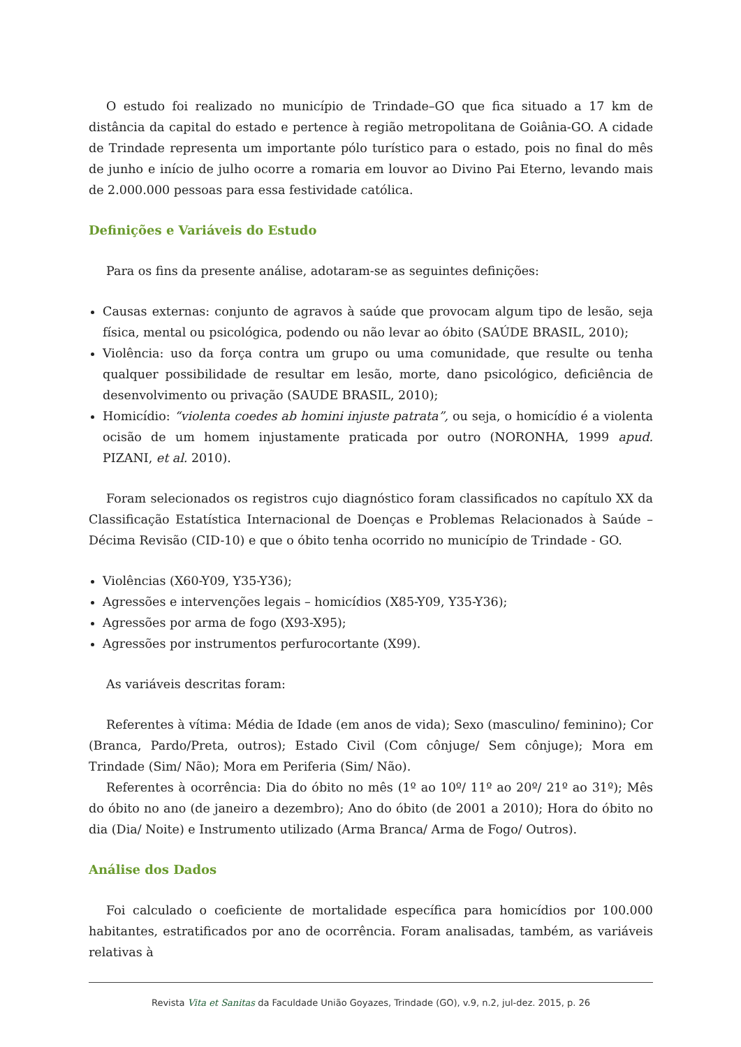O estudo foi realizado no município de Trindade–GO que fica situado a 17 km de distância da capital do estado e pertence à região metropolitana de Goiânia-GO. A cidade de Trindade representa um importante pólo turístico para o estado, pois no final do mês de junho e início de julho ocorre a romaria em louvor ao Divino Pai Eterno, levando mais de 2.000.000 pessoas para essa festividade católica.
Definições e Variáveis do Estudo
Para os fins da presente análise, adotaram-se as seguintes definições:
Causas externas: conjunto de agravos à saúde que provocam algum tipo de lesão, seja física, mental ou psicológica, podendo ou não levar ao óbito (SAÚDE BRASIL, 2010);
Violência: uso da força contra um grupo ou uma comunidade, que resulte ou tenha qualquer possibilidade de resultar em lesão, morte, dano psicológico, deficiência de desenvolvimento ou privação (SAUDE BRASIL, 2010);
Homicídio: “violenta coedes ab homini injuste patrata”, ou seja, o homicídio é a violenta ocisão de um homem injustamente praticada por outro (NORONHA, 1999 apud. PIZANI, et al. 2010).
Foram selecionados os registros cujo diagnóstico foram classificados no capítulo XX da Classificação Estatística Internacional de Doenças e Problemas Relacionados à Saúde – Décima Revisão (CID-10) e que o óbito tenha ocorrido no município de Trindade - GO.
Violências (X60-Y09, Y35-Y36);
Agressões e intervenções legais – homicídios (X85-Y09, Y35-Y36);
Agressões por arma de fogo (X93-X95);
Agressões por instrumentos perfurocortante (X99).
As variáveis descritas foram:
Referentes à vítima: Média de Idade (em anos de vida); Sexo (masculino/ feminino); Cor (Branca, Pardo/Preta, outros); Estado Civil (Com cônjuge/ Sem cônjuge); Mora em Trindade (Sim/ Não); Mora em Periferia (Sim/ Não).
Referentes à ocorrência: Dia do óbito no mês (1º ao 10º/ 11º ao 20º/ 21º ao 31º); Mês do óbito no ano (de janeiro a dezembro); Ano do óbito (de 2001 a 2010); Hora do óbito no dia (Dia/ Noite) e Instrumento utilizado (Arma Branca/ Arma de Fogo/ Outros).
Análise dos Dados
Foi calculado o coeficiente de mortalidade específica para homicídios por 100.000 habitantes, estratificados por ano de ocorrência. Foram analisadas, também, as variáveis relativas à
Revista Vita et Sanitas da Faculdade União Goyazes, Trindade (GO), v.9, n.2, jul-dez. 2015, p. 26